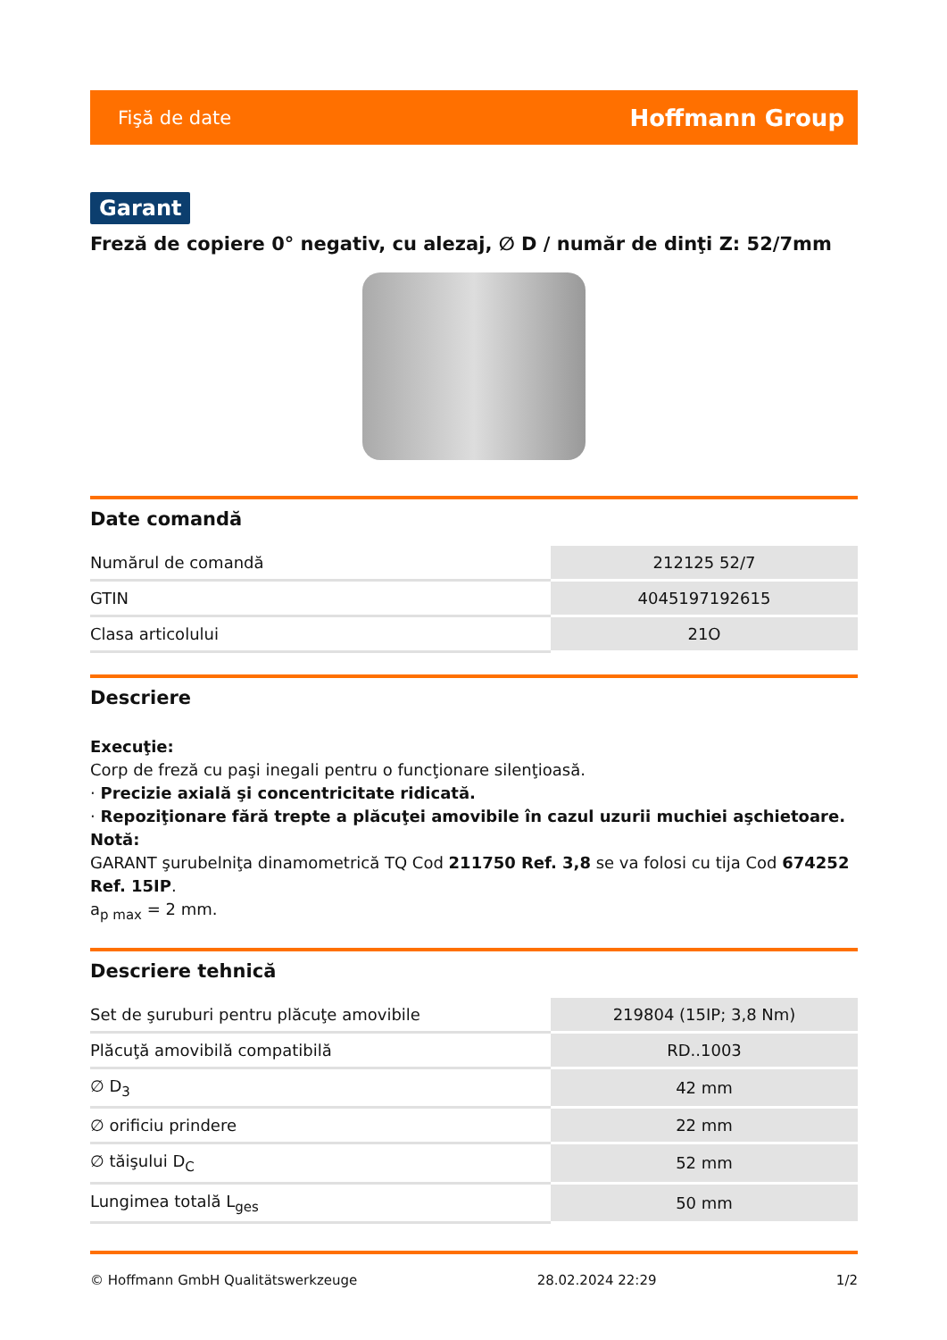Fişă de date Hoffmann Group
Garant
Freză de copiere 0° negativ, cu alezaj, ∅ D / număr de dinţi Z: 52/7mm
Date comandă
| Numărul de comandă | 212125 52/7 |
| GTIN | 4045197192615 |
| Clasa articolului | 21O |
Descriere
Execuţie:
Corp de freză cu paşi inegali pentru o funcţionare silenţioasă.
· Precizie axială şi concentricitate ridicată.
· Repoziţionare fără trepte a plăcuţei amovibile în cazul uzurii muchiei aşchietoare.
Notă:
GARANT şurubelniţa dinamometrică TQ Cod 211750 Ref. 3,8 se va folosi cu tija Cod 674252 Ref. 15IP.
a<sub>p max</sub> = 2 mm.
Descriere tehnică
| Set de şuruburi pentru plăcuţe amovibile | 219804 (15IP; 3,8 Nm) |
| Plăcuţă amovibilă compatibilă | RD..1003 |
| ∅ D<sub>3</sub> | 42 mm |
| ∅ orificiu prindere | 22 mm |
| ∅ tăişului D<sub>C</sub> | 52 mm |
| Lungimea totală L<sub>ges</sub> | 50 mm |
© Hoffmann GmbH Qualitätswerkzeuge 28.02.2024 22:29 1/2